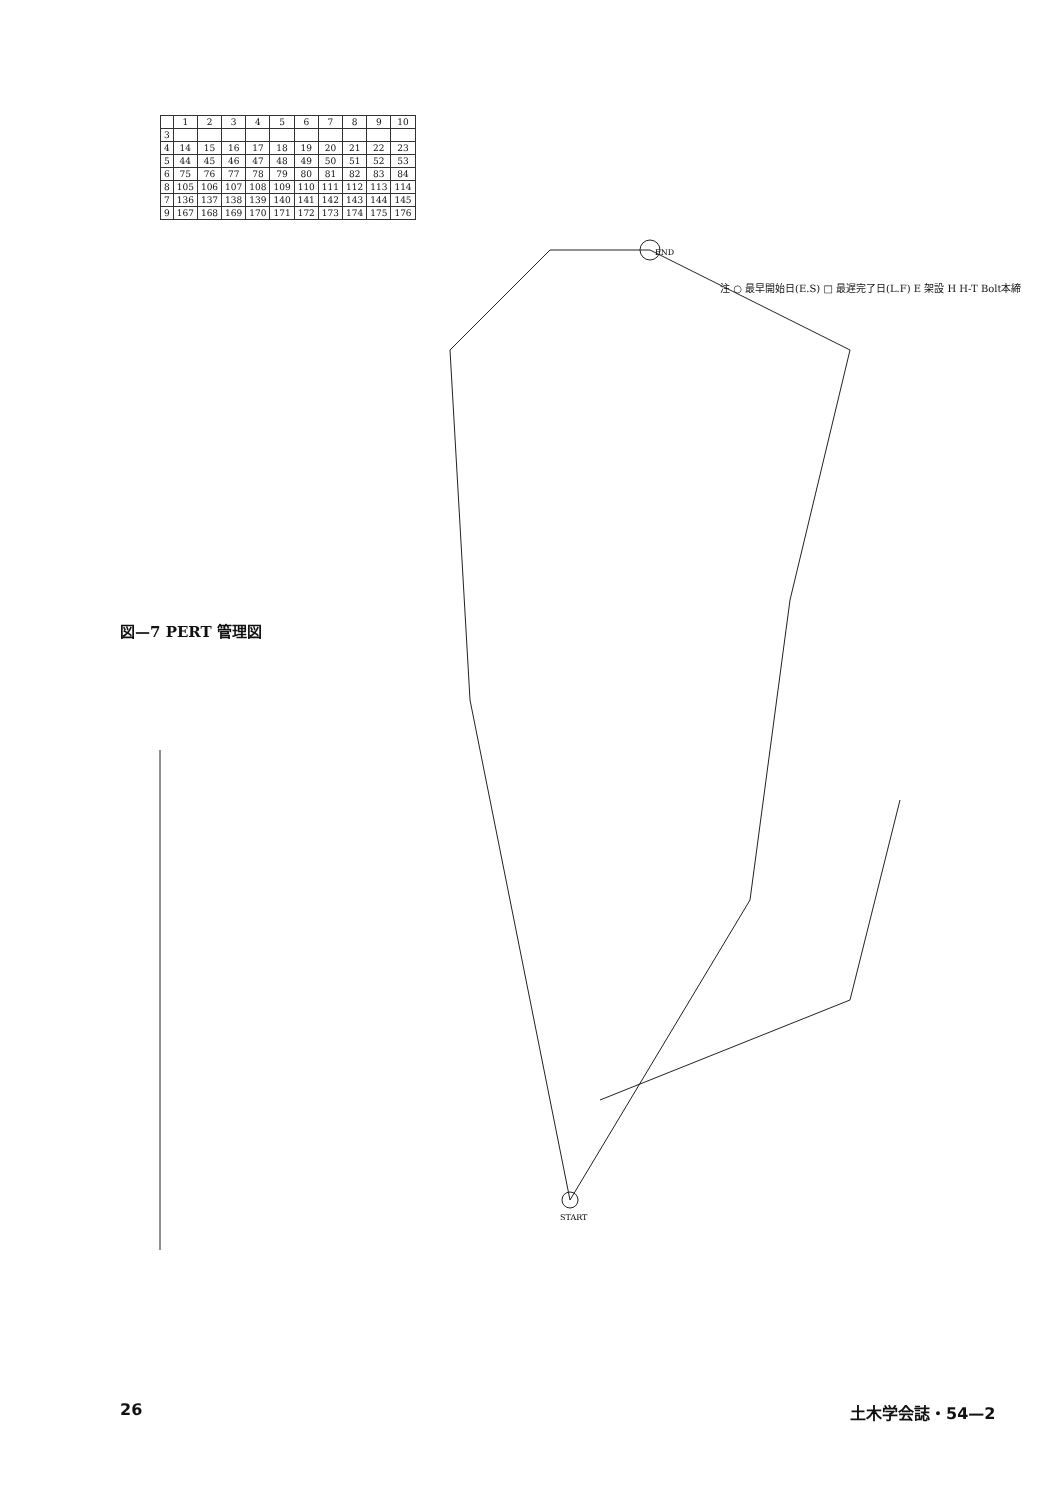図—7 PERT 管理図
| | 1 | 2 | 3 | 4 | 5 | 6 | 7 | 8 | 9 | 10 |
| 3 | | | | | | | | | | |
| 4 | 14 | 15 | 16 | 17 | 18 | 19 | 20 | 21 | 22 | 23 |
| 5 | 44 | 45 | 46 | 47 | 48 | 49 | 50 | 51 | 52 | 53 |
| 6 | 75 | 76 | 77 | 78 | 79 | 80 | 81 | 82 | 83 | 84 |
| 8 | 105 | 106 | 107 | 108 | 109 | 110 | 111 | 112 | 113 | 114 |
| 7 | 136 | 137 | 138 | 139 | 140 | 141 | 142 | 143 | 144 | 145 |
| 9 | 167 | 168 | 169 | 170 | 171 | 172 | 173 | 174 | 175 | 176 |
END
START
注 ○ 最早開始日(E.S) □ 最遅完了日(L.F) E 架設 H H-T Bolt本締
26 土木学会誌・54—2